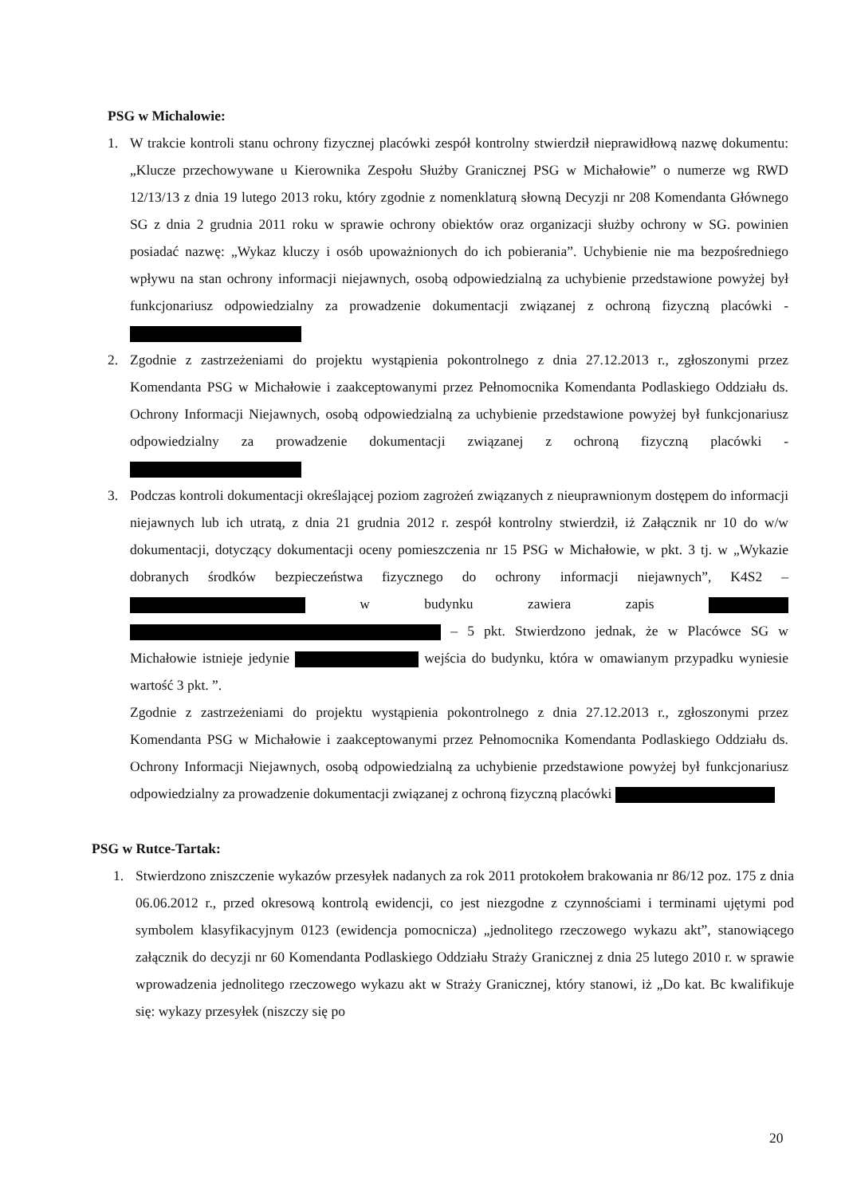PSG w Michalowie:
1. W trakcie kontroli stanu ochrony fizycznej placówki zespół kontrolny stwierdził nieprawidłową nazwę dokumentu: „Klucze przechowywane u Kierownika Zespołu Służby Granicznej PSG w Michałowie” o numerze wg RWD 12/13/13 z dnia 19 lutego 2013 roku, który zgodnie z nomenklaturą słowną Decyzji nr 208 Komendanta Głównego SG z dnia 2 grudnia 2011 roku w sprawie ochrony obiektów oraz organizacji służby ochrony w SG. powinien posiadać nazwę: „Wykaz kluczy i osób upoważnionych do ich pobierania”. Uchybienie nie ma bezpośredniego wpływu na stan ochrony informacji niejawnych, osobą odpowiedzialną za uchybienie przedstawione powyżej był funkcjonariusz odpowiedzialny za prowadzenie dokumentacji związanej z ochroną fizyczną placówki -
2. Zgodnie z zastrzeżeniami do projektu wystąpienia pokontrolnego z dnia 27.12.2013 r., zgłoszonymi przez Komendanta PSG w Michałowie i zaakceptowanymi przez Pełnomocnika Komendanta Podlaskiego Oddziału ds. Ochrony Informacji Niejawnych, osobą odpowiedzialną za uchybienie przedstawione powyżej był funkcjonariusz odpowiedzialny za prowadzenie dokumentacji związanej z ochroną fizyczną placówki -
3. Podczas kontroli dokumentacji określającej poziom zagrożeń związanych z nieuprawnionym dostępem do informacji niejawnych lub ich utratą, z dnia 21 grudnia 2012 r. zespół kontrolny stwierdził, iż Załącznik nr 10 do w/w dokumentacji, dotyczący dokumentacji oceny pomieszczenia nr 15 PSG w Michałowie, w pkt. 3 tj. w „Wykazie dobranych środków bezpieczeństwa fizycznego do ochrony informacji niejawnych”, K4S2 – w budynku zawiera zapis – 5 pkt. Stwierdzono jednak, że w Placówce SG w Michałowie istnieje jedynie wejścia do budynku, która w omawianym przypadku wyniesie wartość 3 pkt. ”.
Zgodnie z zastrzeżeniami do projektu wystąpienia pokontrolnego z dnia 27.12.2013 r., zgłoszonymi przez Komendanta PSG w Michałowie i zaakceptowanymi przez Pełnomocnika Komendanta Podlaskiego Oddziału ds. Ochrony Informacji Niejawnych, osobą odpowiedzialną za uchybienie przedstawione powyżej był funkcjonariusz odpowiedzialny za prowadzenie dokumentacji związanej z ochroną fizyczną placówki
PSG w Rutce-Tartak:
1. Stwierdzono zniszczenie wykazów przesyłek nadanych za rok 2011 protokołem brakowania nr 86/12 poz. 175 z dnia 06.06.2012 r., przed okresową kontrolą ewidencji, co jest niezgodne z czynnościami i terminami ujętymi pod symbolem klasyfikacyjnym 0123 (ewidencja pomocnicza) „jednolitego rzeczowego wykazu akt”, stanowiącego załącznik do decyzji nr 60 Komendanta Podlaskiego Oddziału Straży Granicznej z dnia 25 lutego 2010 r. w sprawie wprowadzenia jednolitego rzeczowego wykazu akt w Straży Granicznej, który stanowi, iż „Do kat. Bc kwalifikuje się: wykazy przesyłek (niszczy się po
20